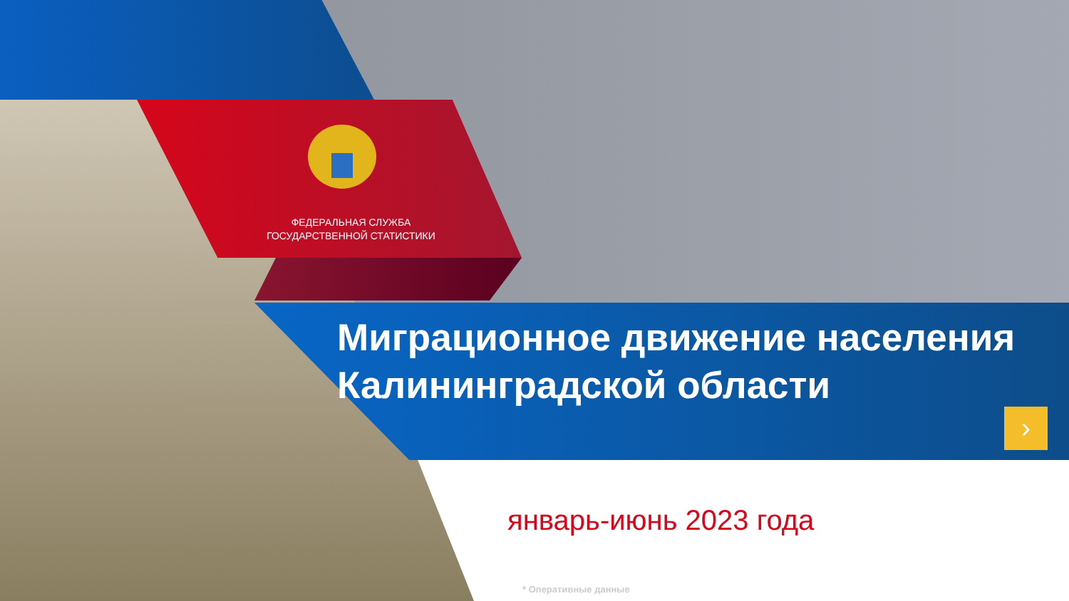ФЕДЕРАЛЬНАЯ СЛУЖБА
ГОСУДАРСТВЕННОЙ СТАТИСТИКИ
Миграционное движение населения
Калининградской области
›
январь-июнь 2023 года
* Оперативные данные